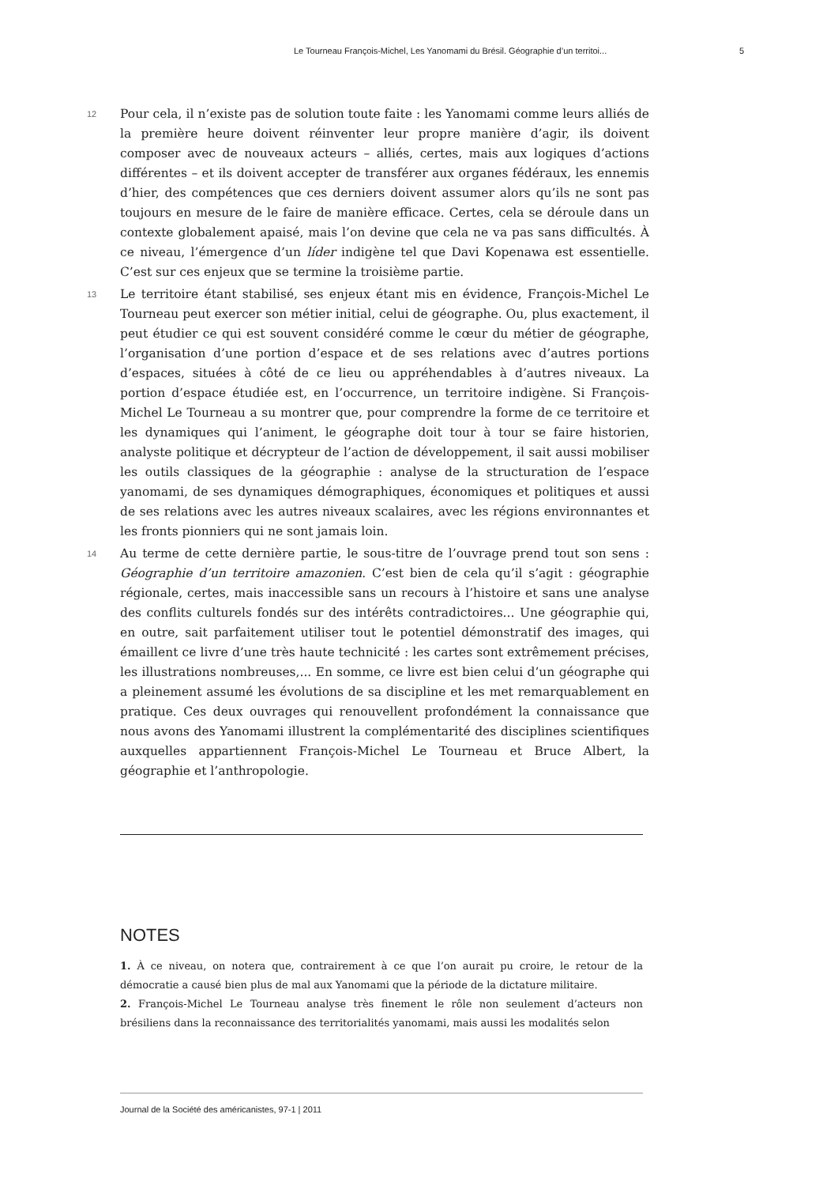Le Tourneau François-Michel, Les Yanomami du Brésil. Géographie d’un territoi... 5
12
Pour cela, il n’existe pas de solution toute faite : les Yanomami comme leurs alliés de la première heure doivent réinventer leur propre manière d’agir, ils doivent composer avec de nouveaux acteurs – alliés, certes, mais aux logiques d’actions différentes – et ils doivent accepter de transférer aux organes fédéraux, les ennemis d’hier, des compétences que ces derniers doivent assumer alors qu’ils ne sont pas toujours en mesure de le faire de manière efficace. Certes, cela se déroule dans un contexte globalement apaisé, mais l’on devine que cela ne va pas sans difficultés. À ce niveau, l’émergence d’un líder indigène tel que Davi Kopenawa est essentielle. C’est sur ces enjeux que se termine la troisième partie.
13
Le territoire étant stabilisé, ses enjeux étant mis en évidence, François-Michel Le Tourneau peut exercer son métier initial, celui de géographe. Ou, plus exactement, il peut étudier ce qui est souvent considéré comme le cœur du métier de géographe, l’organisation d’une portion d’espace et de ses relations avec d’autres portions d’espaces, situées à côté de ce lieu ou appréhendables à d’autres niveaux. La portion d’espace étudiée est, en l’occurrence, un territoire indigène. Si François-Michel Le Tourneau a su montrer que, pour comprendre la forme de ce territoire et les dynamiques qui l’animent, le géographe doit tour à tour se faire historien, analyste politique et décrypteur de l’action de développement, il sait aussi mobiliser les outils classiques de la géographie : analyse de la structuration de l’espace yanomami, de ses dynamiques démographiques, économiques et politiques et aussi de ses relations avec les autres niveaux scalaires, avec les régions environnantes et les fronts pionniers qui ne sont jamais loin.
14
Au terme de cette dernière partie, le sous-titre de l’ouvrage prend tout son sens : Géographie d’un territoire amazonien. C’est bien de cela qu’il s’agit : géographie régionale, certes, mais inaccessible sans un recours à l’histoire et sans une analyse des conflits culturels fondés sur des intérêts contradictoires... Une géographie qui, en outre, sait parfaitement utiliser tout le potentiel démonstratif des images, qui émaillent ce livre d’une très haute technicité : les cartes sont extrêmement précises, les illustrations nombreuses,... En somme, ce livre est bien celui d’un géographe qui a pleinement assumé les évolutions de sa discipline et les met remarquablement en pratique. Ces deux ouvrages qui renouvellent profondément la connaissance que nous avons des Yanomami illustrent la complémentarité des disciplines scientifiques auxquelles appartiennent François-Michel Le Tourneau et Bruce Albert, la géographie et l’anthropologie.
NOTES
1. À ce niveau, on notera que, contrairement à ce que l’on aurait pu croire, le retour de la démocratie a causé bien plus de mal aux Yanomami que la période de la dictature militaire.
2. François-Michel Le Tourneau analyse très finement le rôle non seulement d’acteurs non brésiliens dans la reconnaissance des territorialités yanomami, mais aussi les modalités selon
Journal de la Société des américanistes, 97-1 | 2011